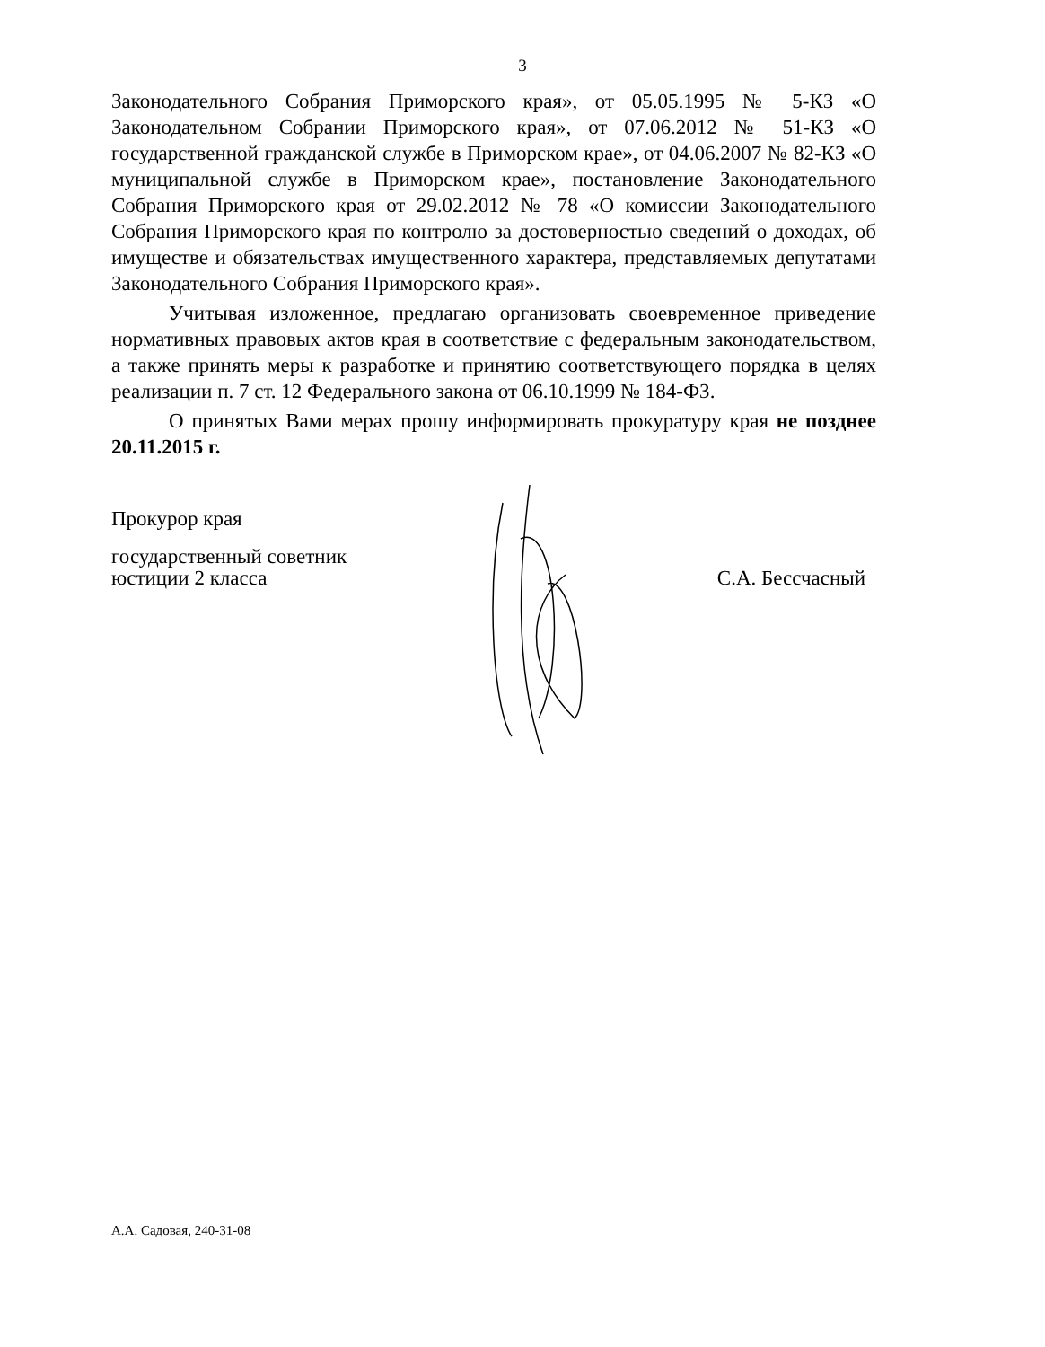3
Законодательного Собрания Приморского края», от 05.05.1995 № 5-КЗ «О Законодательном Собрании Приморского края», от 07.06.2012 № 51-КЗ «О государственной гражданской службе в Приморском крае», от 04.06.2007 № 82-КЗ «О муниципальной службе в Приморском крае», постановление Законодательного Собрания Приморского края от 29.02.2012 № 78 «О комиссии Законодательного Собрания Приморского края по контролю за достоверностью сведений о доходах, об имуществе и обязательствах имущественного характера, представляемых депутатами Законодательного Собрания Приморского края».
Учитывая изложенное, предлагаю организовать своевременное приведение нормативных правовых актов края в соответствие с федеральным законодательством, а также принять меры к разработке и принятию соответствующего порядка в целях реализации п. 7 ст. 12 Федерального закона от 06.10.1999 № 184-ФЗ.
О принятых Вами мерах прошу информировать прокуратуру края не позднее 20.11.2015 г.
Прокурор края
государственный советник
юстиции 2 класса
С.А. Бессчасный
А.А. Садовая, 240-31-08